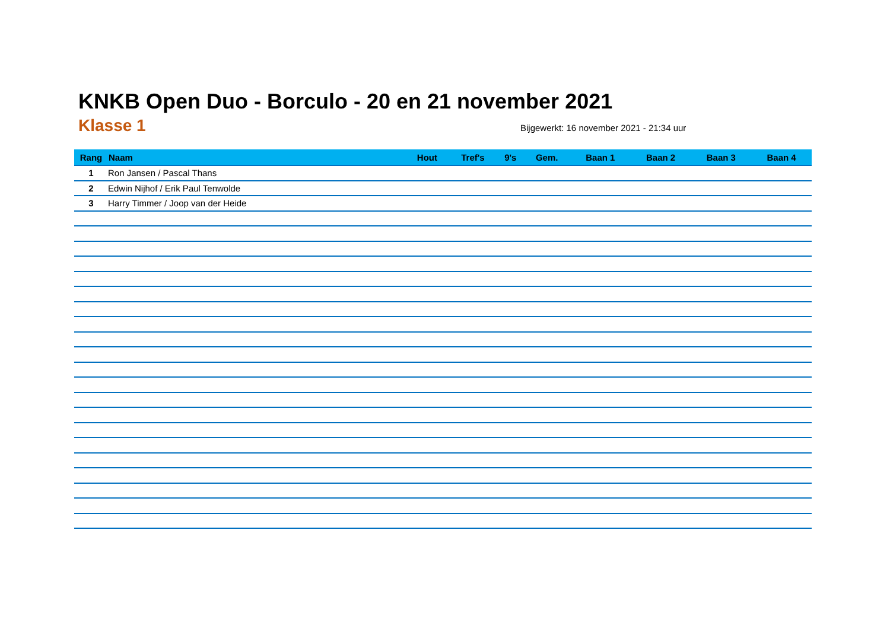KNKB Open Duo - Borculo - 20 en 21 november 2021
Klasse 1
Bijgewerkt: 16 november 2021 - 21:34 uur
| Rang | Naam | Hout | Tref's | 9's | Gem. | Baan 1 | Baan 2 | Baan 3 | Baan 4 |
| --- | --- | --- | --- | --- | --- | --- | --- | --- | --- |
| 1 | Ron Jansen / Pascal Thans | | | | | | | | |
| 2 | Edwin Nijhof / Erik Paul Tenwolde | | | | | | | | |
| 3 | Harry Timmer / Joop van der Heide | | | | | | | | |